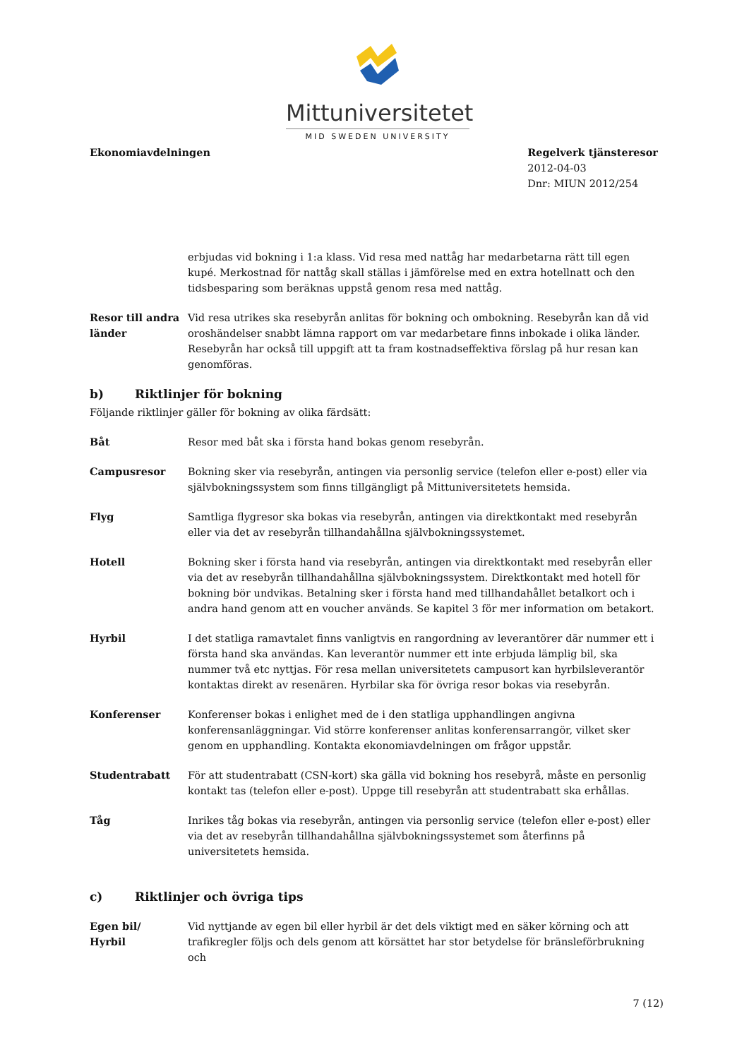Mittuniversitetet
MID SWEDEN UNIVERSITY
Ekonomiavdelningen Regelverk tjänsteresor
2012-04-03
Dnr: MIUN 2012/254
erbjudas vid bokning i 1:a klass. Vid resa med nattåg har medarbetarna rätt till egen kupé. Merkostnad för nattåg skall ställas i jämförelse med en extra hotellnatt och den tidsbesparing som beräknas uppstå genom resa med nattåg.
Resor till andra länder
Vid resa utrikes ska resebyrån anlitas för bokning och ombokning. Resebyrån kan då vid oroshändelser snabbt lämna rapport om var medarbetare finns inbokade i olika länder. Resebyrån har också till uppgift att ta fram kostnadseffektiva förslag på hur resan kan genomföras.
b) Riktlinjer för bokning
Följande riktlinjer gäller för bokning av olika färdsätt:
Båt Resor med båt ska i första hand bokas genom resebyrån.
Campusresor Bokning sker via resebyrån, antingen via personlig service (telefon eller e-post) eller via självbokningssystem som finns tillgängligt på Mittuniversitetets hemsida.
Flyg Samtliga flygresor ska bokas via resebyrån, antingen via direktkontakt med resebyrån eller via det av resebyrån tillhandahållna självbokningssystemet.
Hotell Bokning sker i första hand via resebyrån, antingen via direktkontakt med resebyrån eller via det av resebyrån tillhandahållna självbokningssystem. Direktkontakt med hotell för bokning bör undvikas. Betalning sker i första hand med tillhandahållet betalkort och i andra hand genom att en voucher används. Se kapitel 3 för mer information om betakort.
Hyrbil I det statliga ramavtalet finns vanligtvis en rangordning av leverantörer där nummer ett i första hand ska användas. Kan leverantör nummer ett inte erbjuda lämplig bil, ska nummer två etc nyttjas. För resa mellan universitetets campusort kan hyrbilsleverantör kontaktas direkt av resenären. Hyrbilar ska för övriga resor bokas via resebyrån.
Konferenser Konferenser bokas i enlighet med de i den statliga upphandlingen angivna konferensanläggningar. Vid större konferenser anlitas konferensarrangör, vilket sker genom en upphandling. Kontakta ekonomiavdelningen om frågor uppstår.
Studentrabatt För att studentrabatt (CSN-kort) ska gälla vid bokning hos resebyrå, måste en personlig kontakt tas (telefon eller e-post). Uppge till resebyrån att studentrabatt ska erhållas.
Tåg Inrikes tåg bokas via resebyrån, antingen via personlig service (telefon eller e-post) eller via det av resebyrån tillhandahållna självbokningssystemet som återfinns på universitetets hemsida.
c) Riktlinjer och övriga tips
Egen bil/
Hyrbil
Vid nyttjande av egen bil eller hyrbil är det dels viktigt med en säker körning och att trafikregler följs och dels genom att körsättet har stor betydelse för bränsleförbrukning och
7 (12)